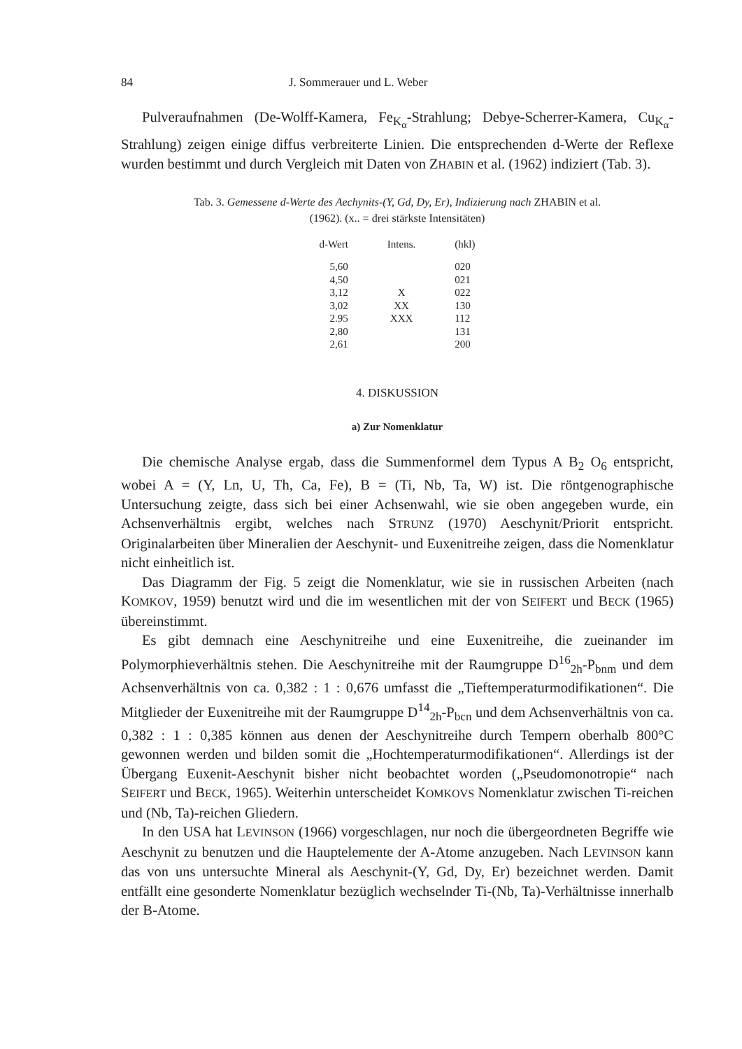84 J. Sommerauer und L. Weber
Pulveraufnahmen (De-Wolff-Kamera, Fe<sub>K<sub>α</sub></sub>-Strahlung; Debye-Scherrer-Kamera, Cu<sub>K<sub>α</sub></sub>-Strahlung) zeigen einige diffus verbreiterte Linien. Die entsprechenden d-Werte der Reflexe wurden bestimmt und durch Vergleich mit Daten von ZHABIN et al. (1962) indiziert (Tab. 3).
Tab. 3. Gemessene d-Werte des Aechynits-(Y, Gd, Dy, Er), Indizierung nach ZHABIN et al.
(1962). (x.. = drei stärkste Intensitäten)
| d-Wert | Intens. | (hkl) |
| --- | --- | --- |
| 5,60 | | 020 |
| 4,50 | | 021 |
| 3,12 | X | 022 |
| 3,02 | XX | 130 |
| 2.95 | XXX | 112 |
| 2,80 | | 131 |
| 2,61 | | 200 |
4. DISKUSSION
a) Zur Nomenklatur
Die chemische Analyse ergab, dass die Summenformel dem Typus A B<sub>2</sub> O<sub>6</sub> entspricht, wobei A = (Y, Ln, U, Th, Ca, Fe), B = (Ti, Nb, Ta, W) ist. Die röntgenographische Untersuchung zeigte, dass sich bei einer Achsenwahl, wie sie oben angegeben wurde, ein Achsenverhältnis ergibt, welches nach STRUNZ (1970) Aeschynit/Priorit entspricht. Originalarbeiten über Mineralien der Aeschynit- und Euxenitreihe zeigen, dass die Nomenklatur nicht einheitlich ist.
Das Diagramm der Fig. 5 zeigt die Nomenklatur, wie sie in russischen Arbeiten (nach KOMKOV, 1959) benutzt wird und die im wesentlichen mit der von SEIFERT und BECK (1965) übereinstimmt.
Es gibt demnach eine Aeschynitreihe und eine Euxenitreihe, die zueinander im Polymorphieverhältnis stehen. Die Aeschynitreihe mit der Raumgruppe D<sup>16</sup><sub>2h</sub>-P<sub>bnm</sub> und dem Achsenverhältnis von ca. 0,382 : 1 : 0,676 umfasst die „Tieftemperaturmodifikationen“. Die Mitglieder der Euxenitreihe mit der Raumgruppe D<sup>14</sup><sub>2h</sub>-P<sub>bcn</sub> und dem Achsenverhältnis von ca. 0,382 : 1 : 0,385 können aus denen der Aeschynitreihe durch Tempern oberhalb 800°C gewonnen werden und bilden somit die „Hochtemperaturmodifikationen“. Allerdings ist der Übergang Euxenit-Aeschynit bisher nicht beobachtet worden („Pseudomonotropie“ nach SEIFERT und BECK, 1965). Weiterhin unterscheidet KOMKOVS Nomenklatur zwischen Ti-reichen und (Nb, Ta)-reichen Gliedern.
In den USA hat LEVINSON (1966) vorgeschlagen, nur noch die übergeordneten Begriffe wie Aeschynit zu benutzen und die Hauptelemente der A-Atome anzugeben. Nach LEVINSON kann das von uns untersuchte Mineral als Aeschynit-(Y, Gd, Dy, Er) bezeichnet werden. Damit entfällt eine gesonderte Nomenklatur bezüglich wechselnder Ti-(Nb, Ta)-Verhältnisse innerhalb der B-Atome.